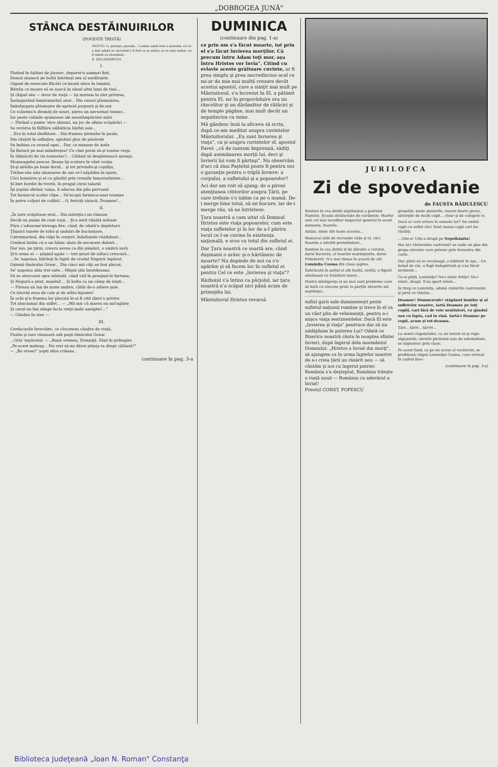„DOBROGEA JUNĂ"
STÂNCA DESTĂINUIRILOR
(POVESTE TRISTĂ)
MOTTO: O, poveşti, poveşti... Lumea toată este o poveste, că ce-a fost odată ce nicicând o fi fost ca şi astăzi, şi ce este astăzi, va fi odată ca niciodată...
B. DELAVRANCEA
I.
Plutind în falduri de jăratec, departe'n asimuri firii,
Domol alunecă pe boltă bătrânul zeu al nesfârşirii:
Gigant de nesecate flăcări ce'nează slava în lumină,
Bătrân ce moare să se nască în sânul altei lumi de tină...
Şi chipul său — izvor de viaţă — îşi mistuia în zări privirea,
Însângerând înmărmuritul azur... Din ceruri plăsmuirea,
Îmbelşugata plăsmuire de-aprinsă purpură şi de-aur
Ce scânteia'n desmăţ de nouri, părea un necurmat tezaur...
Iar peste culmile spumoase ale neastâmpăratei mări
— Părând o punte 'ntre abisuri, un joc de sfinte scăpărări —
Se revărsa în fălfâire sălbăticia bărbii sale...
...Era în totul desfătare... Din fruntea ţărmului în poale,
Din răsărit în asfinţire, sglobiul glas de păsărele
Se îmbina cu svonul apei... Dar, ce minune de inele
Îşi flutură pe mai mândreţea? Ce cânt porni să-şi toarne vraja
În tâlmăciri de vis tomnatec?... Cătând să despletească mreaja
Moşneagului pescar, Ileana îşi scutura în vânt cosiţa
Şi-şi mlădia pe buze dorul... şi tot privindu-şi copiliţa,
Tătâne-său uita ninsoarea de ani ce-l năpădea în spate,
Căci hoinărea şi el cu gândul prin vremile înmormântate...
Şi biet bordei de trestii, în pragul cărui talazul
Îşi şopăie sfielnic taina, îi aducea din plin pervazul
Tot farmecul acelor clipe... Să'ncapă farmecu-unei toamne
În patru colţuri de colibă!... O, fericiţi săracii, Doamne!...
II.
„În zare scăpătase zeul... Din măreţia-i nu rămase
Decât un pumn de raze roşii... Şi-a serii vânătă mătase
Păru c'adoarme'ntreaga fire; când, de odată'n depărtare
Ţâşniră tunete de tobă şi unduiri de buciumare,
Cutremurând, din tălpi în creştet, îndoliatele văzduhuri...
Credeai întâiu că e un falnic alaiu de necurate duhuri...
Dar sus, pe ţărm, crescu aevea ca din pământ, o umbră sură
Şi'n urma ei — păşind agale — trei şiruri de năluci crescură...
...Se 'napoiau, înfrânţi în luptă de crudul Negură-'mpărat,
Oştenii tânărului Graur... Din cinci mii câţi au fost plecat,
Se' napoiau abia trei sute... Mişeii ştiu întotdeauna
Să se strecoare spre isbândă, când văd în preajmă-le furtuna;
Şi Negură-a ştiut, mişelul!... Şi bolta ca un câmp de inişti...
— Păreau un lan de mute umbre, clătit de-o adiere şuie.
Ce istoviţi erau de cale şi de atâta înjosire!
În ochi şi'n fruntea lor plecată le-ai fi citit dintr'o privire
Tot sbuciumul din suflet... — „Mă mir că marea nu mă'nghite
Şi cerul nu îmi stinge facla vieţii mele amăgite!..."
— Gândea în sine —
III.
Cerdacurile învechite, ce clocoteau cândva de viaţă,
Pustiu şi tare răsunară sub paşii tânărului Graur.
...Grăi 'mpăratul: — „Bună vremea, Domniţă. Sânt în pribegire
„Pe-acest meleag... Nu vrei să-mi dărui ştiinţa ta drept călăuză?"
— „Ba vreau!" şopti sfios crăiasa...
continuare în pag. 3-a
DUMINICA
(continuare din pag. 1-a)
ce prin om s'a făcut moarte, tot prin el s'a făcut învierea morţilor. Că precum întru Adam toţi mor, aşa întru Hristos vor învia". Citind cu evlavie aceste grăitoare cuvinte, ar fi prea simplu şi prea necredincios acel ce mi-ar da mie mai multă crezare decât acestui apostol, care a simţit mai mult pe Mântuitorul, s'a încrezut în El, a pătimit pentru El, iar în propovăduire era un răscolitor şi un dărâmător de rătăciri şi de temple păgâne, mai mult decât un neputincios ca mine.
Mă gândesc însă la altceva să scriu, după ce-am meditat asupra cuvintelor Mântuitorului: „Eu sunt învierea şi viaţa", ca şi asupra cuvintelor sf. apostol Pavel: „că de suntem împreună, sădiţi după asemănarea morţii lui, deci şi învierii lui vom fi părtaşi". Nu observăm d'aci că ziua Paştelui poate fi pentru noi o garanţie pentru o triplă înviere: a corpului, a sufletului şi a popoarelor?
Aci dar am voit să ajung; de a pironi atenţiunea cititorilor asupra Ţării, pe care trebuie s'o iubim ca pe o mamă. De-i merge bine totul, să ne bucure, iar de-i merge rău, să ne întristeze.
Ţara noastră a cam uitat că Domnul Hristos este viaţa popoarelor, cum este viaţa sufletelor şi în loc de a-I păstra locul ce I-se cuvine în existenţa naţională, e scos cu totul din sufletul ei.
Dar Ţara noastră ce soartă are, când duşmanii o urăsc şi-o hărtănesc de moarte? Nu depinde de noi ca s'o apărăm şi să facem loc în sufletul ei pentru Cel ce este „învierea şi viaţa"?
Războiul s'a întins ca pârjolul, iar ţara noastră n'a scăpat nici până acum de primejdia lui.
Mântuitorul Hristos revarsă
JURILOFCA
Zi de spovedanie
de FAUSTA RĂDULESCU
Suntem în cea dintâi săptămână a postului Paştelui. Şcoala străluceşte de curăţenie. Martor este cel mai iscoditor inspector general în acest domeniu, Soarele.
Astăzi, nimic din toate acestea...
Mozaicul sălii de recreaţie râde şi el, căci Soarele a năvălit pretutindeni...
Suntem în cea dintâi zi de dăruire a cerului, darul bucuriei, al veseliei neştânjenite, darul Primăverii. N'a mai rămas în şcoală de cât Luminiţa Cosma din clasa şaptea.
Îmbrăcată în şorţul ei alb înaltă, sveltă, o figură sănătoasă cu trăsături suave...
Pentru inteligenţa ei nu mai sunt probleme care să bată cu ciocane grele la porţile zăvorite ale neştiinţei...
suflul gurii sale dumnezeeşti peste sufletul naţiunii române şi trece în el ca un vânt plin de vehemenţă, pentru a-i mişca viaţa sentimentelor. Dacă El este „învierea şi viaţa" pentruce dar să nu nădăjduim în puterea Lui? Odată ce Biserica noastră cânta în noaptea sfintei Invieri, după îngerul dela mormântul Domnului: „Hristos a înviat din morţi", să ajungem ca în urma luptelor noastre de a-i creia ţării un răsărit nou — să cântăm şi noi cu îngerul patriei: România s'a deşteptat, România trăeşte o viaţă nouă — România cu adevărat a înviat!
Preotul CONST. POPESCU
greşelile, toate abaterile, uneori foarte grave, săvârşite de mulţi copii... chiar şi de colegele ei.
Dacă ar cere ertare în numele lor? Nu există copii cu suflet rău! Sunt numai copii cari fac răutăţi.
...Uite-o! Uite-o dragă pe Neprihănita!
Hai să-i răsturnăm castronul! se aude un glas din grupa elevelor care privesc prin fereastra din curte.
Dar, până să se reculeagă, o isbitură în uşe... Un hohot de râs, o fugă îndepărtată şi s'au făcut nevăzute...
Ce-ai păţit, Luminiţo? Nu-i nimic fetiţo! Nu-i nimic, dragă. S'au spart relele...
În timp ce Luminiţa, adună cioburile castronului şi jarul cu tămâie...
Doamne! Dumnezeule! stăpânul lumilor şi al sufletelor noastre, iartă Doamne pe toţi copiii, cari fără de voie neştiutori, cu gândul sau cu fapta, cad în vină. Iartă-i Doamne pe copii, acum şi tot-deauna.
Ţârr... ţârrr... ţârrrr...
La sunul clopoţelului, ca un torent ce-şi rupe zăgazurile, elevele părăsind sala de solemnitate, se năpustesc prin clase.
Pe acest fond, ca pe un ecran al veciniciei, se profilează chipul Luminiţei Cosma, care retrasă în cadrul fere-
(continuare în pag. 3-a)
Biblioteca Judeţeană „Ioan N. Roman" Constanţa